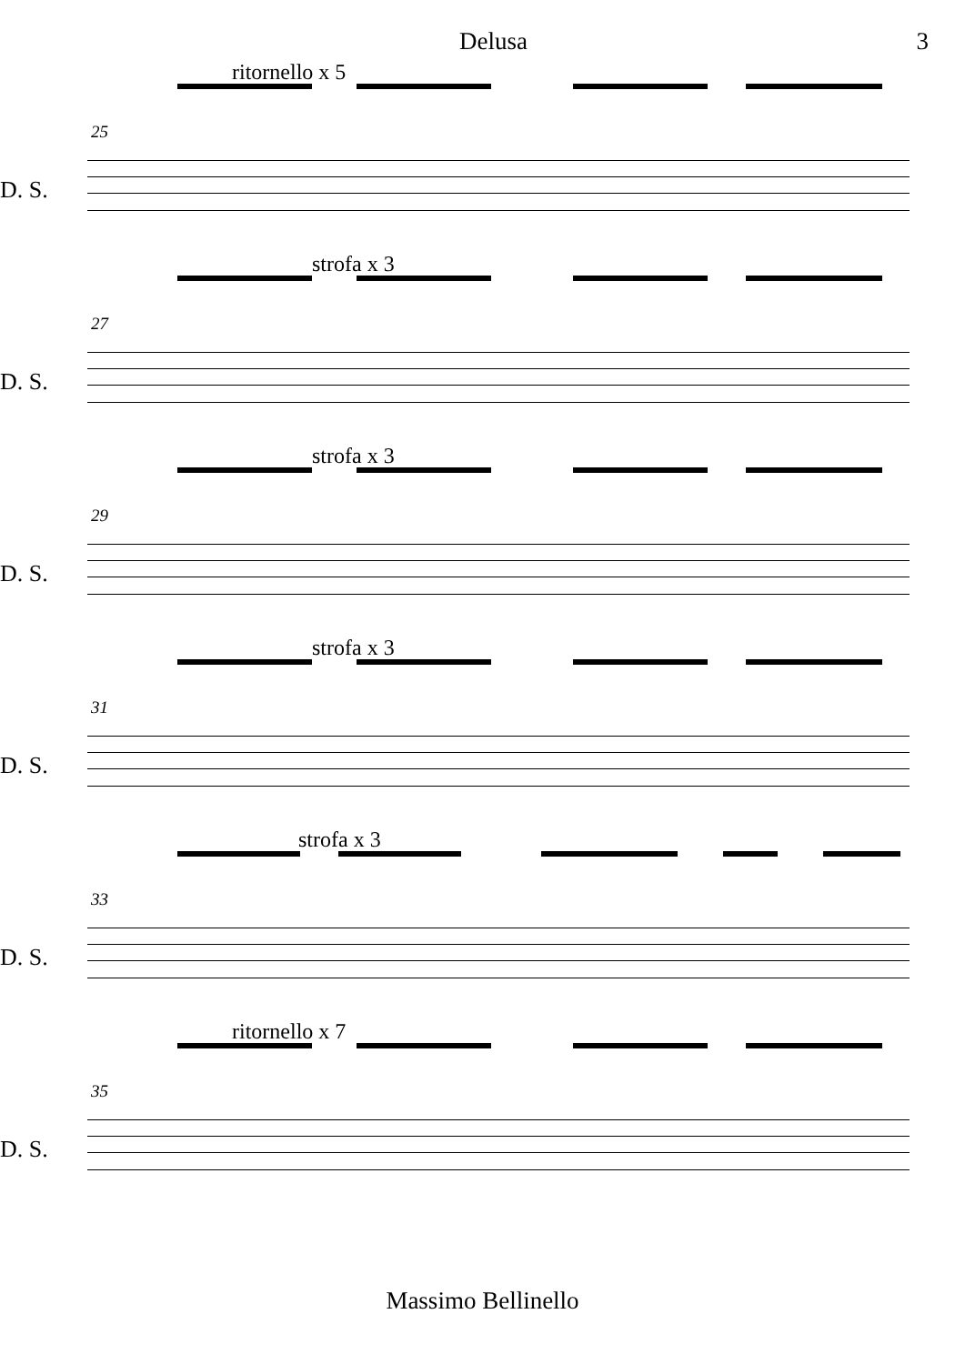Delusa 3
ritornello x 5
25
D. S.
strofa x 3
27
D. S.
strofa x 3
29
D. S.
strofa x 3
31
D. S.
strofa x 3
33
D. S.
ritornello x 7
35
D. S.
Massimo Bellinello